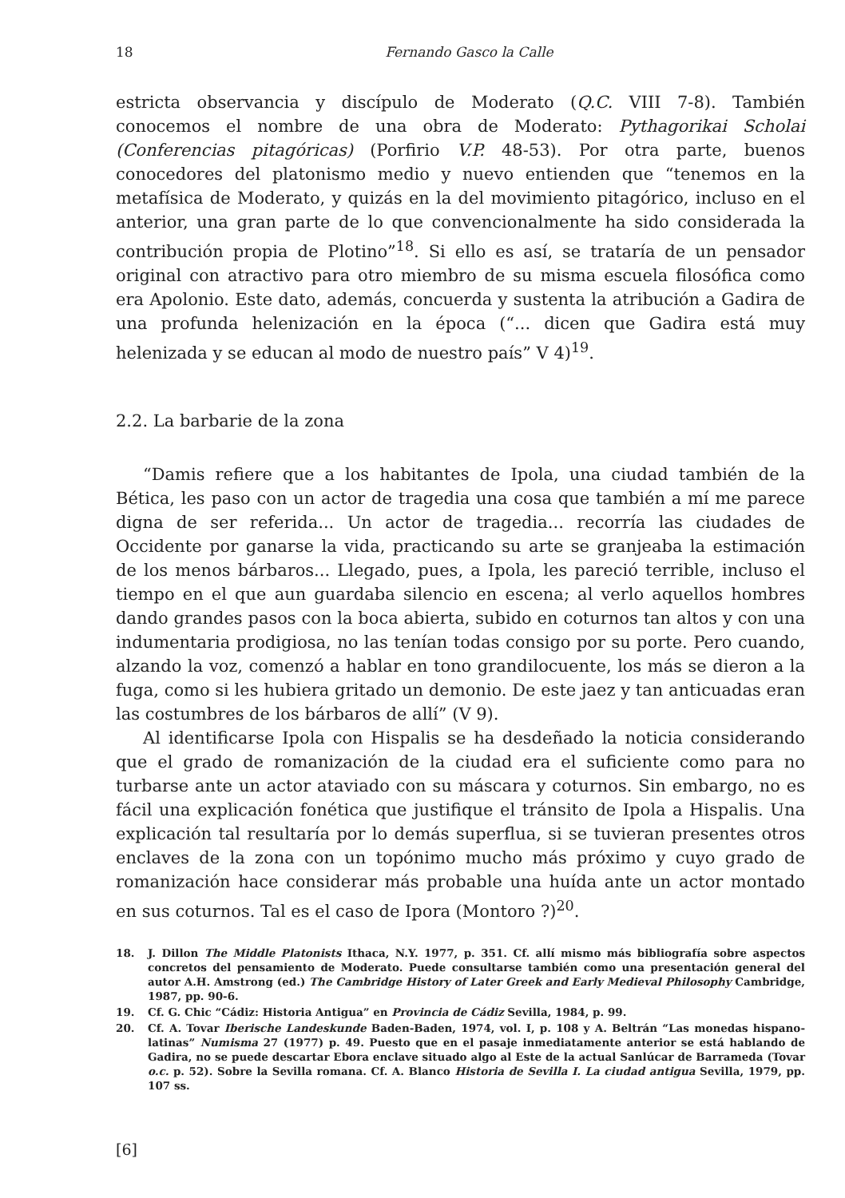18 Fernando Gasco la Calle
estricta observancia y discípulo de Moderato (Q.C. VIII 7-8). También conocemos el nombre de una obra de Moderato: Pythagorikai Scholai (Conferencias pitagóricas) (Porfirio V.P. 48-53). Por otra parte, buenos conocedores del platonismo medio y nuevo entienden que “tenemos en la metafísica de Moderato, y quizás en la del movimiento pitagórico, incluso en el anterior, una gran parte de lo que convencionalmente ha sido considerada la contribución propia de Plotino”<sup>18</sup>. Si ello es así, se trataría de un pensador original con atractivo para otro miembro de su misma escuela filosófica como era Apolonio. Este dato, además, concuerda y sustenta la atribución a Gadira de una profunda helenización en la época (“... dicen que Gadira está muy helenizada y se educan al modo de nuestro país” V 4)<sup>19</sup>.
2.2. La barbarie de la zona
“Damis refiere que a los habitantes de Ipola, una ciudad también de la Bética, les paso con un actor de tragedia una cosa que también a mí me parece digna de ser referida... Un actor de tragedia... recorría las ciudades de Occidente por ganarse la vida, practicando su arte se granjeaba la estimación de los menos bárbaros... Llegado, pues, a Ipola, les pareció terrible, incluso el tiempo en el que aun guardaba silencio en escena; al verlo aquellos hombres dando grandes pasos con la boca abierta, subido en coturnos tan altos y con una indumentaria prodigiosa, no las tenían todas consigo por su porte. Pero cuando, alzando la voz, comenzó a hablar en tono grandilocuente, los más se dieron a la fuga, como si les hubiera gritado un demonio. De este jaez y tan anticuadas eran las costumbres de los bárbaros de allí” (V 9).
Al identificarse Ipola con Hispalis se ha desdeñado la noticia considerando que el grado de romanización de la ciudad era el suficiente como para no turbarse ante un actor ataviado con su máscara y coturnos. Sin embargo, no es fácil una explicación fonética que justifique el tránsito de Ipola a Hispalis. Una explicación tal resultaría por lo demás superflua, si se tuvieran presentes otros enclaves de la zona con un topónimo mucho más próximo y cuyo grado de romanización hace considerar más probable una huída ante un actor montado en sus coturnos. Tal es el caso de Ipora (Montoro ?)<sup>20</sup>.
18. J. Dillon The Middle Platonists Ithaca, N.Y. 1977, p. 351. Cf. allí mismo más bibliografía sobre aspectos concretos del pensamiento de Moderato. Puede consultarse también como una presentación general del autor A.H. Amstrong (ed.) The Cambridge History of Later Greek and Early Medieval Philosophy Cambridge, 1987, pp. 90-6.
19. Cf. G. Chic “Cádiz: Historia Antigua” en Provincia de Cádiz Sevilla, 1984, p. 99.
20. Cf. A. Tovar Iberische Landeskunde Baden-Baden, 1974, vol. I, p. 108 y A. Beltrán “Las monedas hispano-latinas” Numisma 27 (1977) p. 49. Puesto que en el pasaje inmediatamente anterior se está hablando de Gadira, no se puede descartar Ebora enclave situado algo al Este de la actual Sanlúcar de Barrameda (Tovar o.c. p. 52). Sobre la Sevilla romana. Cf. A. Blanco Historia de Sevilla I. La ciudad antigua Sevilla, 1979, pp. 107 ss.
[6]